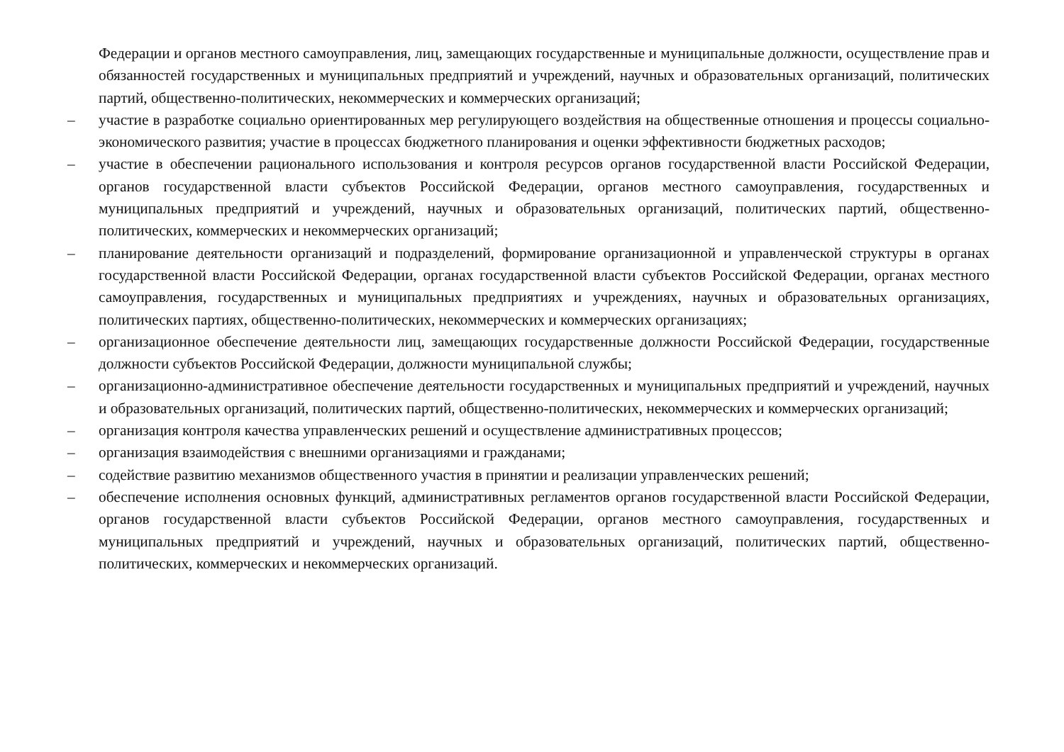Федерации и органов местного самоуправления, лиц, замещающих государственные и муниципальные должности, осуществление прав и обязанностей государственных и муниципальных предприятий и учреждений, научных и образовательных организаций, политических партий, общественно-политических, некоммерческих и коммерческих организаций;
– участие в разработке социально ориентированных мер регулирующего воздействия на общественные отношения и процессы социально-экономического развития; участие в процессах бюджетного планирования и оценки эффективности бюджетных расходов;
– участие в обеспечении рационального использования и контроля ресурсов органов государственной власти Российской Федерации, органов государственной власти субъектов Российской Федерации, органов местного самоуправления, государственных и муниципальных предприятий и учреждений, научных и образовательных организаций, политических партий, общественно-политических, коммерческих и некоммерческих организаций;
– планирование деятельности организаций и подразделений, формирование организационной и управленческой структуры в органах государственной власти Российской Федерации, органах государственной власти субъектов Российской Федерации, органах местного самоуправления, государственных и муниципальных предприятиях и учреждениях, научных и образовательных организациях, политических партиях, общественно-политических, некоммерческих и коммерческих организациях;
– организационное обеспечение деятельности лиц, замещающих государственные должности Российской Федерации, государственные должности субъектов Российской Федерации, должности муниципальной службы;
– организационно-административное обеспечение деятельности государственных и муниципальных предприятий и учреждений, научных и образовательных организаций, политических партий, общественно-политических, некоммерческих и коммерческих организаций;
– организация контроля качества управленческих решений и осуществление административных процессов;
– организация взаимодействия с внешними организациями и гражданами;
– содействие развитию механизмов общественного участия в принятии и реализации управленческих решений;
– обеспечение исполнения основных функций, административных регламентов органов государственной власти Российской Федерации, органов государственной власти субъектов Российской Федерации, органов местного самоуправления, государственных и муниципальных предприятий и учреждений, научных и образовательных организаций, политических партий, общественно-политических, коммерческих и некоммерческих организаций.